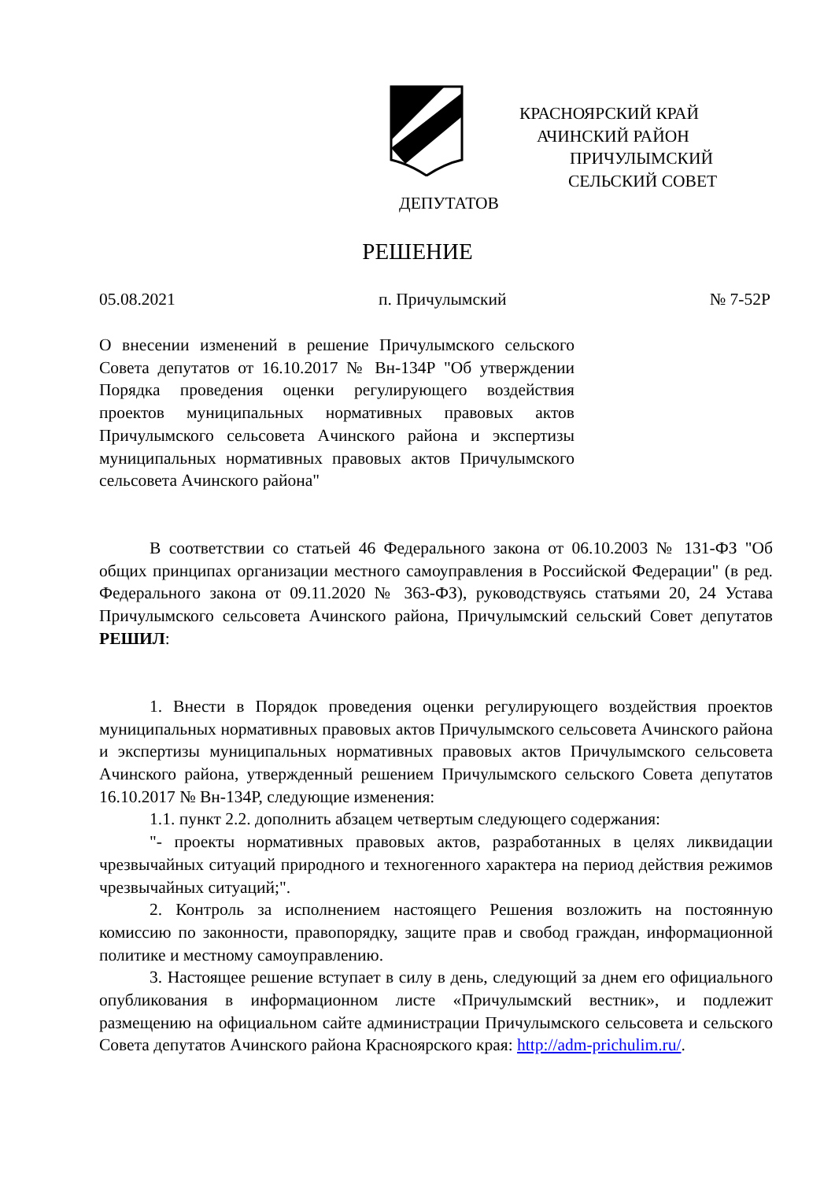КРАСНОЯРСКИЙ КРАЙ
АЧИНСКИЙ РАЙОН
ПРИЧУЛЫМСКИЙ
СЕЛЬСКИЙ СОВЕТ
ДЕПУТАТОВ
РЕШЕНИЕ
05.08.2021 п. Причулымский № 7-52Р
О внесении изменений в решение Причулымского сельского Совета депутатов от 16.10.2017 № Вн-134Р "Об утверждении Порядка проведения оценки регулирующего воздействия проектов муниципальных нормативных правовых актов Причулымского сельсовета Ачинского района и экспертизы муниципальных нормативных правовых актов Причулымского сельсовета Ачинского района"
В соответствии со статьей 46 Федерального закона от 06.10.2003 № 131-ФЗ "Об общих принципах организации местного самоуправления в Российской Федерации" (в ред. Федерального закона от 09.11.2020 № 363-ФЗ), руководствуясь статьями 20, 24 Устава Причулымского сельсовета Ачинского района, Причулымский сельский Совет депутатов РЕШИЛ:
1. Внести в Порядок проведения оценки регулирующего воздействия проектов муниципальных нормативных правовых актов Причулымского сельсовета Ачинского района и экспертизы муниципальных нормативных правовых актов Причулымского сельсовета Ачинского района, утвержденный решением Причулымского сельского Совета депутатов 16.10.2017 № Вн-134Р, следующие изменения:
1.1. пункт 2.2. дополнить абзацем четвертым следующего содержания:
"- проекты нормативных правовых актов, разработанных в целях ликвидации чрезвычайных ситуаций природного и техногенного характера на период действия режимов чрезвычайных ситуаций;".
2. Контроль за исполнением настоящего Решения возложить на постоянную комиссию по законности, правопорядку, защите прав и свобод граждан, информационной политике и местному самоуправлению.
3. Настоящее решение вступает в силу в день, следующий за днем его официального опубликования в информационном листе «Причулымский вестник», и подлежит размещению на официальном сайте администрации Причулымского сельсовета и сельского Совета депутатов Ачинского района Красноярского края: http://adm-prichulim.ru/.